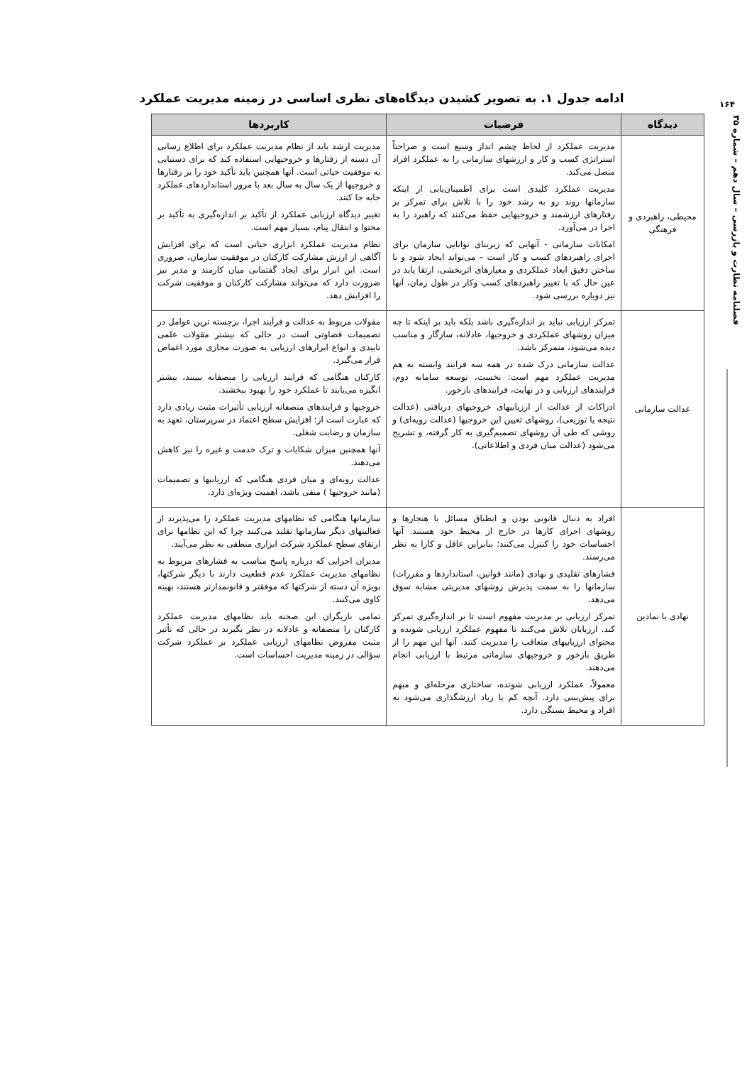۱۶۴
فصلنامه نظارت و بازرسی – سال دهم – شماره ۳۵
ادامه جدول ۱. به تصویر کشیدن دیدگاه‌های نظری اساسی در زمینه مدیریت عملکرد
| دیدگاه | فرضیات | کاربردها |
| --- | --- | --- |
| محیطی، راهبردی و فرهنگی | مدیریت عملکرد از لحاظ چشم انداز وسیع است و صراحتاً استراتژی کسب و کار و ارزشهای سازمانی را به عملکرد افراد متصل می‌کند. مدیریت عملکرد کلیدی است برای اطمینان‌یابی از اینکه سازمانها روند رو به رشد خود را با تلاش برای تمرکز بر رفتارهای ارزشمند و خروجیهایی حفظ می‌کنند که راهبرد را به اجرا در می‌آورد. امکانات سازمانی - آنهایی که زیربنای توانایی سازمان برای اجرای راهبردهای کسب و کار است – می‌تواند ایجاد شود و با ساختن دقیق ابعاد عملکردی و معیارهای اثربخشی، ارتقا یابد در عین حال که با تغییر راهبردهای کسب وکار در طول زمان، آنها نیز دوباره بررسی شود. | مدیریت ارشد باید از نظام مدیریت عملکرد برای اطلاع رسانی آن دسته از رفتارها و خروجیهایی استفاده کند که برای دستیابی به موفقیت حیاتی است. آنها همچنین باید تأکید خود را بر رفتارها و خروجیها از یک سال به سال بعد با مرور استانداردهای عملکرد جابه جا کنند. تغییر دیدگاه ارزیابی عملکرد از تأکید بر اندازه‌گیری به تأکید بر محتوا و انتقال پیام، بسیار مهم است. نظام مدیریت عملکرد ابزاری حیاتی است که برای افزایش آگاهی از ارزش مشارکت کارکنان در موفقیت سازمان، ضروری است. این ابزار برای ایجاد گفتمانی میان کارمند و مدیر نیز ضرورت دارد که می‌تواند مشارکت کارکنان و موفقیت شرکت را افزایش دهد. |
| عدالت سازمانی | تمرکز ارزیابی نباید بر اندازه‌گیری باشد بلکه باید بر اینکه تا چه میزان روشهای عملکردی و خروجیها، عادلانه، سازگار و مناسب دیده می‌شود، متمرکز باشد. عدالت سازمانی درک شده در همه سه فرایند وابسته به هم مدیریت عملکرد مهم است: نخست، توسعه سامانه دوم، فرایندهای ارزیابی و در نهایت، فرایندهای بازخور. ادراکات از عدالت از ارزیابیهای خروجیهای دریافتی (عدالت نتیجه یا توزیعی)، روشهای تعیین این خروجیها (عدالت رویه‌ای) و روشی که طی آن روشهای تصمیم‌گیری به کار گرفته، و تشریح می‌شود (عدالت میان فردی و اطلاعاتی). | مقولات مربوط به عدالت و فرآیند اجرا، برجسته ترین عوامل در تصمیمات قضاوتی است در حالی که بیشتر مقولات علمی تاییدی و انواع ابزارهای ارزیابی به صورت مجازی مورد اغماض قرار می‌گیرد. کارکنان هنگامی که فرایند ارزیابی را منصفانه ببینند، بیشتر انگیزه می‌یابند تا عملکرد خود را بهبود ببخشند. خروجیها و فرایندهای منصفانه ارزیابی تأثیرات مثبت زیادی دارد که عبارت است از: افزایش سطح اعتماد در سرپرستان، تعهد به سازمان و رضایت شغلی. آنها همچنین میزان شکایات و ترک خدمت و غیره را نیز کاهش می‌دهند. عدالت رویه‌ای و میان فردی هنگامی که ارزیابیها و تصمیمات (مانند خروجیها ) منفی باشد، اهمیت ویژه‌ای دارد. |
| نهادی یا نمادین | افراد به دنبال قانونی بودن و انطباق مسائل با هنجارها و روشهای اجرای کارها در خارج از محیط خود هستند. آنها احساسات خود را کنترل می‌کنند؛ بنابراین عاقل و کارا به نظر می‌رسند. فشارهای تقلیدی و نهادی (مانند قوانین، استانداردها و مقررات) سازمانها را به سمت پذیرش روشهای مدیریتی مشابه سوق می‌دهد. تمرکز ارزیابی بر مدیریت مفهوم است تا بر اندازه‌گیری تمرکز کند. ارزیابان تلاش می‌کنند تا مفهوم عملکرد ارزیابی شونده و محتوای ارزیابیهای متعاقب را مدیریت کنند. آنها این مهم را از طریق بازخور و خروجیهای سازمانی مرتبط با ارزیابی انجام می‌دهند. معمولاً، عملکرد ارزیابی شونده، ساختاری مرحله‌ای و مبهم برای پیش‌بینی دارد. آنچه کم یا زیاد ارزشگذاری می‌شود به افراد و محیط بستگی دارد. | سازمانها هنگامی که نظامهای مدیریت عملکرد را می‌پذیرند از فعالیتهای دیگر سازمانها تقلید می‌کنند چرا که این نظامها برای ارتقای سطح عملکرد شرکت ابزاری منطقی به نظر می‌آیند. مدیران اجرایی که درباره پاسخ مناسب به فشارهای مربوط به نظامهای مدیریت عملکرد عدم قطعیت دارند با دیگر شرکتها، بویژه آن دسته از شرکتها که موفقتر و قانونمدارتر هستند، بهینه کاوی می‌کنند. تمامی بازیگران این صحنه باید نظامهای مدیریت عملکرد کارکنان را منصفانه و عادلانه در نظر بگیرند در حالی که تأثیر مثبت مفروض نظامهای ارزیابی عملکرد بر عملکرد شرکت سؤالی در زمینه مدیریت احساسات است. |